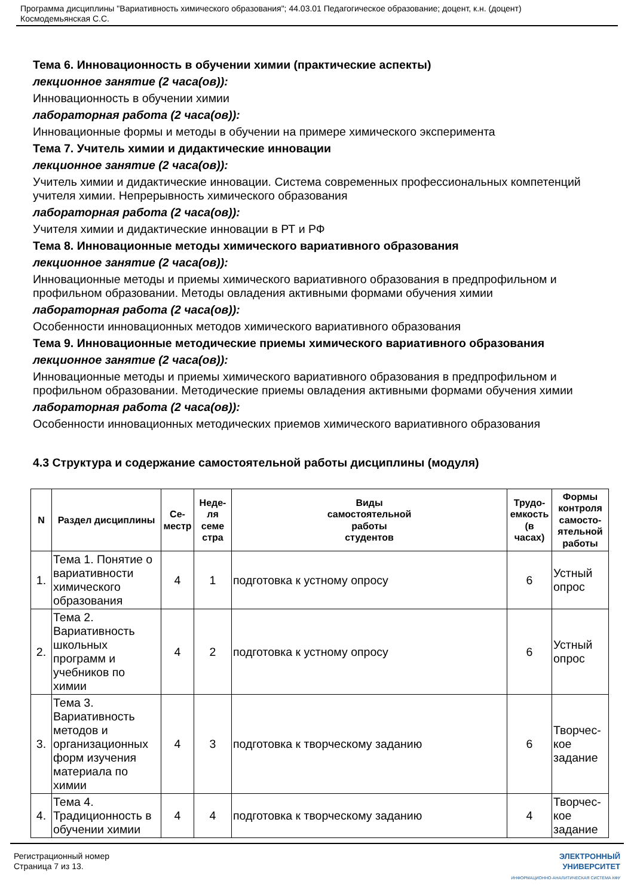Программа дисциплины "Вариативность химического образования"; 44.03.01 Педагогическое образование; доцент, к.н. (доцент)
Космодемьянская С.С.
Тема 6. Инновационность в обучении химии (практические аспекты)
лекционное занятие (2 часа(ов)):
Инновационность в обучении химии
лабораторная работа (2 часа(ов)):
Инновационные формы и методы в обучении на примере химического эксперимента
Тема 7. Учитель химии и дидактические инновации
лекционное занятие (2 часа(ов)):
Учитель химии и дидактические инновации. Система современных профессиональных компетенций учителя химии. Непрерывность химического образования
лабораторная работа (2 часа(ов)):
Учителя химии и дидактические инновации в РТ и РФ
Тема 8. Инновационные методы химического вариативного образования
лекционное занятие (2 часа(ов)):
Инновационные методы и приемы химического вариативного образования в предпрофильном и профильном образовании. Методы овладения активными формами обучения химии
лабораторная работа (2 часа(ов)):
Особенности инновационных методов химического вариативного образования
Тема 9. Инновационные методические приемы химического вариативного образования
лекционное занятие (2 часа(ов)):
Инновационные методы и приемы химического вариативного образования в предпрофильном и профильном образовании. Методические приемы овладения активными формами обучения химии
лабораторная работа (2 часа(ов)):
Особенности инновационных методических приемов химического вариативного образования
4.3 Структура и содержание самостоятельной работы дисциплины (модуля)
| N | Раздел дисциплины | Се- местр | Неде- ля семе стра | Виды самостоятельной работы студентов | Трудо- емкость (в часах) | Формы контроля самосто- ятельной работы |
| --- | --- | --- | --- | --- | --- | --- |
| 1. | Тема 1. Понятие о вариативности химического образования | 4 | 1 | подготовка к устному опросу | 6 | Устный опрос |
| 2. | Тема 2. Вариативность школьных программ и учебников по химии | 4 | 2 | подготовка к устному опросу | 6 | Устный опрос |
| 3. | Тема 3. Вариативность методов и организационных форм изучения материала по химии | 4 | 3 | подготовка к творческому заданию | 6 | Творчес-кое задание |
| 4. | Тема 4. Традиционность в обучении химии | 4 | 4 | подготовка к творческому заданию | 4 | Творчес-кое задание |
Регистрационный номер
Страница 7 из 13.
ЭЛЕКТРОННЫЙ
УНИВЕРСИТЕТ
ИНФОРМАЦИОННО-АНАЛИТИЧЕСКАЯ СИСТЕМА КФУ